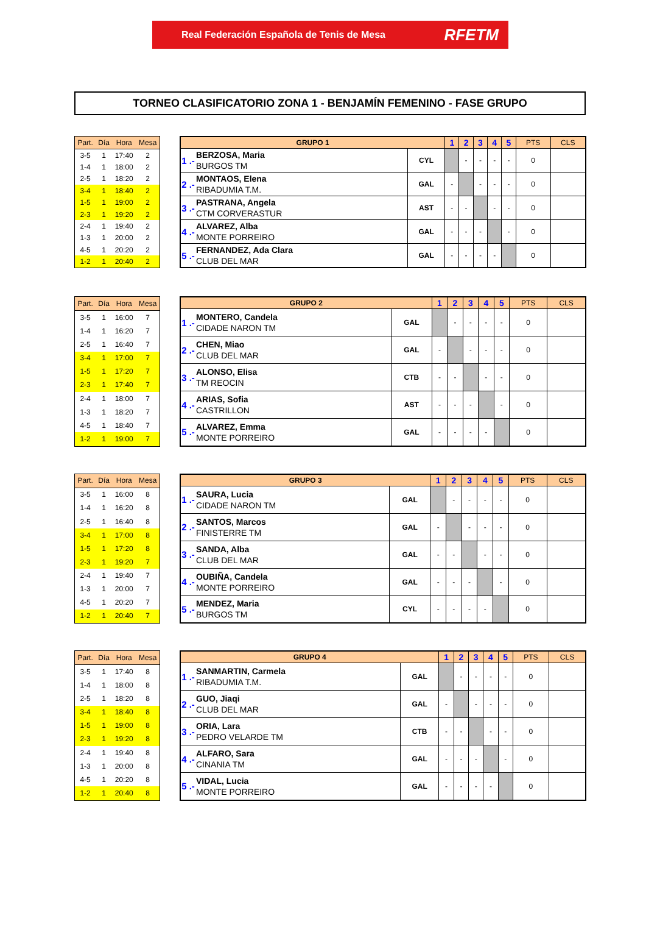Real Federación Española de Tenis de Mesa RFETM
TORNEO CLASIFICATORIO ZONA 1 - BENJAMÍN FEMENINO - FASE GRUPO
| Part. | Día | Hora | Mesa |
| --- | --- | --- | --- |
| 3-5 | 1 | 17:40 | 2 |
| 1-4 | 1 | 18:00 | 2 |
| 2-5 | 1 | 18:20 | 2 |
| 3-4 | 1 | 18:40 | 2 |
| 1-5 | 1 | 19:00 | 2 |
| 2-3 | 1 | 19:20 | 2 |
| 2-4 | 1 | 19:40 | 2 |
| 1-3 | 1 | 20:00 | 2 |
| 4-5 | 1 | 20:20 | 2 |
| 1-2 | 1 | 20:40 | 2 |
| GRUPO 1 | | | 1 | 2 | 3 | 4 | 5 | PTS | CLS |
| --- | --- | --- | --- | --- | --- | --- | --- | --- | --- |
| 1 .- | BERZOSA, Maria BURGOS TM | CYL | | - | - | - | - | 0 | |
| 2 .- | MONTAOS, Elena RIBADUMIA T.M. | GAL | - | | - | - | - | 0 | |
| 3 .- | PASTRANA, Angela CTM CORVERASTUR | AST | - | - | | - | - | 0 | |
| 4 .- | ALVAREZ, Alba MONTE PORREIRO | GAL | - | - | - | | - | 0 | |
| 5 .- | FERNANDEZ, Ada Clara CLUB DEL MAR | GAL | - | - | - | - | | 0 | |
| Part. | Día | Hora | Mesa |
| --- | --- | --- | --- |
| 3-5 | 1 | 16:00 | 7 |
| 1-4 | 1 | 16:20 | 7 |
| 2-5 | 1 | 16:40 | 7 |
| 3-4 | 1 | 17:00 | 7 |
| 1-5 | 1 | 17:20 | 7 |
| 2-3 | 1 | 17:40 | 7 |
| 2-4 | 1 | 18:00 | 7 |
| 1-3 | 1 | 18:20 | 7 |
| 4-5 | 1 | 18:40 | 7 |
| 1-2 | 1 | 19:00 | 7 |
| GRUPO 2 | | | 1 | 2 | 3 | 4 | 5 | PTS | CLS |
| --- | --- | --- | --- | --- | --- | --- | --- | --- | --- |
| 1 .- | MONTERO, Candela CIDADE NARON TM | GAL | | - | - | - | - | 0 | |
| 2 .- | CHEN, Miao CLUB DEL MAR | GAL | - | | - | - | - | 0 | |
| 3 .- | ALONSO, Elisa TM REOCIN | CTB | - | - | | - | - | 0 | |
| 4 .- | ARIAS, Sofia CASTRILLON | AST | - | - | - | | - | 0 | |
| 5 .- | ALVAREZ, Emma MONTE PORREIRO | GAL | - | - | - | - | | 0 | |
| Part. | Día | Hora | Mesa |
| --- | --- | --- | --- |
| 3-5 | 1 | 16:00 | 8 |
| 1-4 | 1 | 16:20 | 8 |
| 2-5 | 1 | 16:40 | 8 |
| 3-4 | 1 | 17:00 | 8 |
| 1-5 | 1 | 17:20 | 8 |
| 2-3 | 1 | 19:20 | 7 |
| 2-4 | 1 | 19:40 | 7 |
| 1-3 | 1 | 20:00 | 7 |
| 4-5 | 1 | 20:20 | 7 |
| 1-2 | 1 | 20:40 | 7 |
| GRUPO 3 | | | 1 | 2 | 3 | 4 | 5 | PTS | CLS |
| --- | --- | --- | --- | --- | --- | --- | --- | --- | --- |
| 1 .- | SAURA, Lucia CIDADE NARON TM | GAL | | - | - | - | - | 0 | |
| 2 .- | SANTOS, Marcos FINISTERRE TM | GAL | - | | - | - | - | 0 | |
| 3 .- | SANDA, Alba CLUB DEL MAR | GAL | - | - | | - | - | 0 | |
| 4 .- | OUBIÑA, Candela MONTE PORREIRO | GAL | - | - | - | | - | 0 | |
| 5 .- | MENDEZ, Maria BURGOS TM | CYL | - | - | - | - | | 0 | |
| Part. | Día | Hora | Mesa |
| --- | --- | --- | --- |
| 3-5 | 1 | 17:40 | 8 |
| 1-4 | 1 | 18:00 | 8 |
| 2-5 | 1 | 18:20 | 8 |
| 3-4 | 1 | 18:40 | 8 |
| 1-5 | 1 | 19:00 | 8 |
| 2-3 | 1 | 19:20 | 8 |
| 2-4 | 1 | 19:40 | 8 |
| 1-3 | 1 | 20:00 | 8 |
| 4-5 | 1 | 20:20 | 8 |
| 1-2 | 1 | 20:40 | 8 |
| GRUPO 4 | | | 1 | 2 | 3 | 4 | 5 | PTS | CLS |
| --- | --- | --- | --- | --- | --- | --- | --- | --- | --- |
| 1 .- | SANMARTIN, Carmela RIBADUMIA T.M. | GAL | | - | - | - | - | 0 | |
| 2 .- | GUO, Jiaqi CLUB DEL MAR | GAL | - | | - | - | - | 0 | |
| 3 .- | ORIA, Lara PEDRO VELARDE TM | CTB | - | - | | - | - | 0 | |
| 4 .- | ALFARO, Sara CINANIA TM | GAL | - | - | - | | - | 0 | |
| 5 .- | VIDAL, Lucia MONTE PORREIRO | GAL | - | - | - | - | | 0 | |